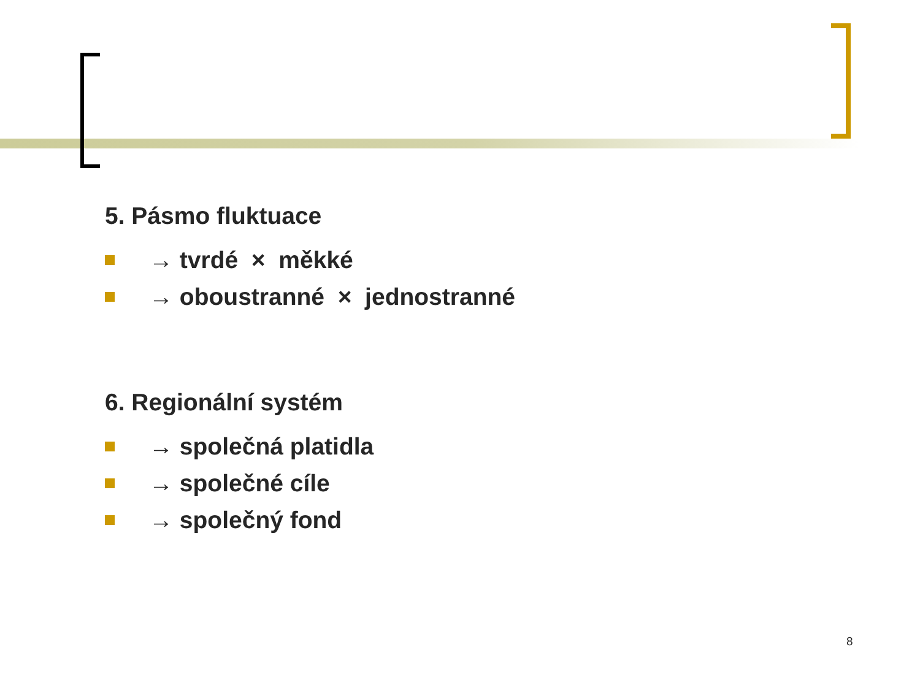5. Pásmo fluktuace
→ tvrdé × měkké
→ oboustranné × jednostranné
6. Regionální systém
→ společná platidla
→ společné cíle
→ společný fond
8